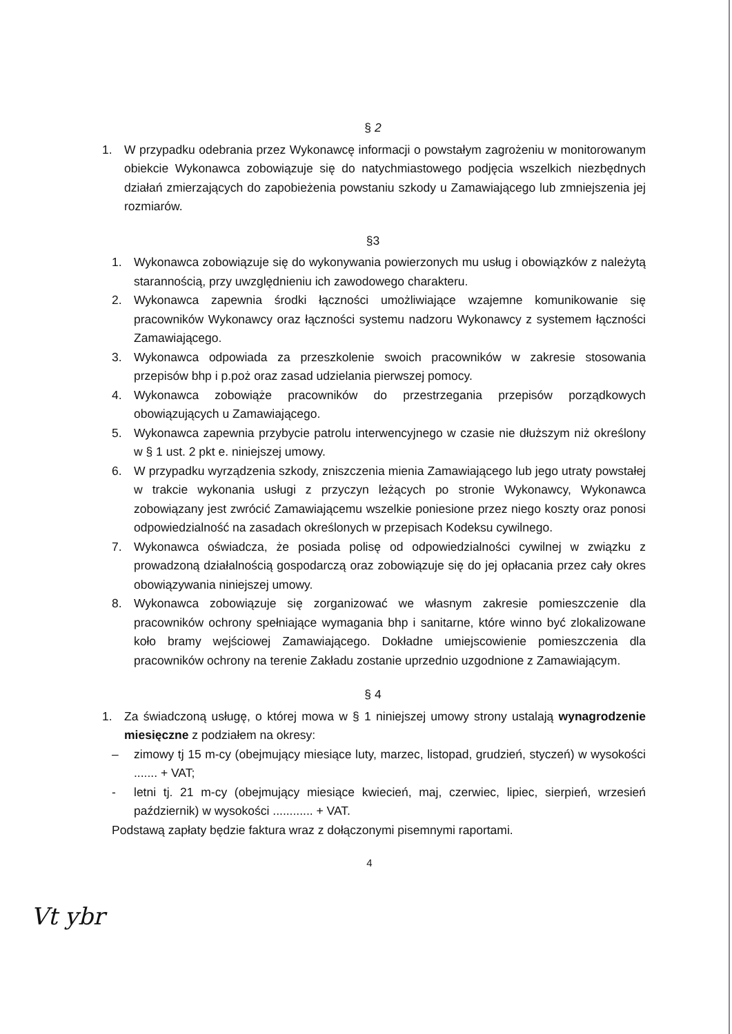§ 2
1. W przypadku odebrania przez Wykonawcę informacji o powstałym zagrożeniu w monitorowanym obiekcie Wykonawca zobowiązuje się do natychmiastowego podjęcia wszelkich niezbędnych działań zmierzających do zapobieżenia powstaniu szkody u Zamawiającego lub zmniejszenia jej rozmiarów.
§3
1. Wykonawca zobowiązuje się do wykonywania powierzonych mu usług i obowiązków z należytą starannością, przy uwzględnieniu ich zawodowego charakteru.
2. Wykonawca zapewnia środki łączności umożliwiające wzajemne komunikowanie się pracowników Wykonawcy oraz łączności systemu nadzoru Wykonawcy z systemem łączności Zamawiającego.
3. Wykonawca odpowiada za przeszkolenie swoich pracowników w zakresie stosowania przepisów bhp i p.poż oraz zasad udzielania pierwszej pomocy.
4. Wykonawca zobowiąże pracowników do przestrzegania przepisów porządkowych obowiązujących u Zamawiającego.
5. Wykonawca zapewnia przybycie patrolu interwencyjnego w czasie nie dłuższym niż określony w § 1 ust. 2 pkt e. niniejszej umowy.
6. W przypadku wyrządzenia szkody, zniszczenia mienia Zamawiającego lub jego utraty powstałej w trakcie wykonania usługi z przyczyn leżących po stronie Wykonawcy, Wykonawca zobowiązany jest zwrócić Zamawiającemu wszelkie poniesione przez niego koszty oraz ponosi odpowiedzialność na zasadach określonych w przepisach Kodeksu cywilnego.
7. Wykonawca oświadcza, że posiada polisę od odpowiedzialności cywilnej w związku z prowadzoną działalnością gospodarczą oraz zobowiązuje się do jej opłacania przez cały okres obowiązywania niniejszej umowy.
8. Wykonawca zobowiązuje się zorganizować we własnym zakresie pomieszczenie dla pracowników ochrony spełniające wymagania bhp i sanitarne, które winno być zlokalizowane koło bramy wejściowej Zamawiającego. Dokładne umiejscowienie pomieszczenia dla pracowników ochrony na terenie Zakładu zostanie uprzednio uzgodnione z Zamawiającym.
§ 4
1. Za świadczoną usługę, o której mowa w § 1 niniejszej umowy strony ustalają wynagrodzenie miesięczne z podziałem na okresy:
– zimowy tj 15 m-cy (obejmujący miesiące luty, marzec, listopad, grudzień, styczeń) w wysokości ....... + VAT;
- letni tj. 21 m-cy (obejmujący miesiące kwiecień, maj, czerwiec, lipiec, sierpień, wrzesień październik) w wysokości ............ + VAT.
Podstawą zapłaty będzie faktura wraz z dołączonymi pisemnymi raportami.
4
Vt ybr